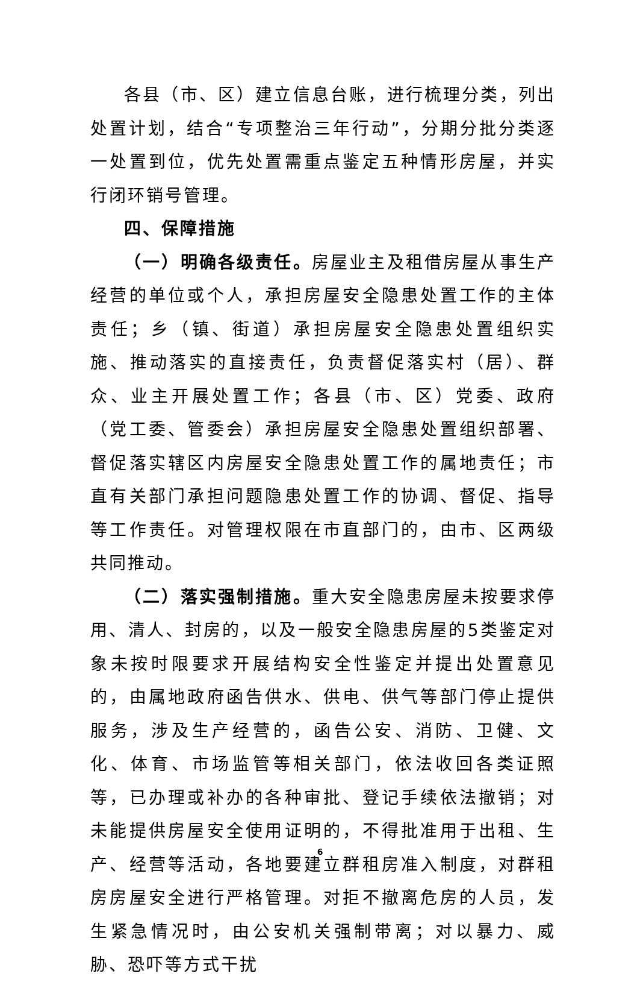各县（市、区）建立信息台账，进行梳理分类，列出处置计划，结合“专项整治三年行动”，分期分批分类逐一处置到位，优先处置需重点鉴定五种情形房屋，并实行闭环销号管理。
四、保障措施
（一）明确各级责任。房屋业主及租借房屋从事生产经营的单位或个人，承担房屋安全隐患处置工作的主体责任；乡（镇、街道）承担房屋安全隐患处置组织实施、推动落实的直接责任，负责督促落实村（居）、群众、业主开展处置工作；各县（市、区）党委、政府（党工委、管委会）承担房屋安全隐患处置组织部署、督促落实辖区内房屋安全隐患处置工作的属地责任；市直有关部门承担问题隐患处置工作的协调、督促、指导等工作责任。对管理权限在市直部门的，由市、区两级共同推动。
（二）落实强制措施。重大安全隐患房屋未按要求停用、清人、封房的，以及一般安全隐患房屋的5类鉴定对象未按时限要求开展结构安全性鉴定并提出处置意见的，由属地政府函告供水、供电、供气等部门停止提供服务，涉及生产经营的，函告公安、消防、卫健、文化、体育、市场监管等相关部门，依法收回各类证照等，已办理或补办的各种审批、登记手续依法撤销；对未能提供房屋安全使用证明的，不得批准用于出租、生产、经营等活动，各地要建立群租房准入制度，对群租房房屋安全进行严格管理。对拒不撤离危房的人员，发生紧急情况时，由公安机关强制带离；对以暴力、威胁、恐吓等方式干扰
6